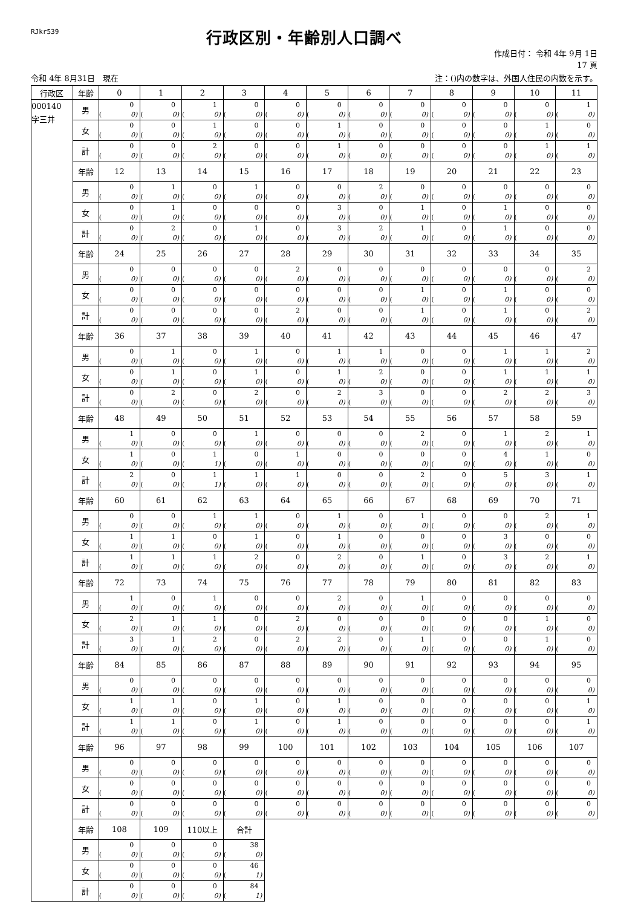RJkr539
行政区別・年齢別人口調べ
作成日付： 令和 4年 9月 1日
17 頁
令和 4年 8月31日　現在 注：()内の数字は、外国人住民の内数を示す。
| 行政区 | 年齢 | 0 | 1 | 2 | 3 | 4 | 5 | 6 | 7 | 8 | 9 | 10 | 11 |
| --- | --- | --- | --- | --- | --- | --- | --- | --- | --- | --- | --- | --- | --- |
| 000140 字三井 | 男 | 0 ( 0) | 0 ( 0) | 1 ( 0) | 0 ( 0) | 0 ( 0) | 0 ( 0) | 0 ( 0) | 0 ( 0) | 0 ( 0) | 0 ( 0) | 0 ( 0) | 1 ( 0) |
| | 女 | 0 ( 0) | 0 ( 0) | 1 ( 0) | 0 ( 0) | 0 ( 0) | 1 ( 0) | 0 ( 0) | 0 ( 0) | 0 ( 0) | 0 ( 0) | 1 ( 0) | 0 ( 0) |
| | 計 | 0 ( 0) | 0 ( 0) | 2 ( 0) | 0 ( 0) | 0 ( 0) | 1 ( 0) | 0 ( 0) | 0 ( 0) | 0 ( 0) | 0 ( 0) | 1 ( 0) | 1 ( 0) |
| | 年齢 | 12 | 13 | 14 | 15 | 16 | 17 | 18 | 19 | 20 | 21 | 22 | 23 |
| | 男 | 0 ( 0) | 1 ( 0) | 0 ( 0) | 1 ( 0) | 0 ( 0) | 0 ( 0) | 2 ( 0) | 0 ( 0) | 0 ( 0) | 0 ( 0) | 0 ( 0) | 0 ( 0) |
| | 女 | 0 ( 0) | 1 ( 0) | 0 ( 0) | 0 ( 0) | 0 ( 0) | 3 ( 0) | 0 ( 0) | 1 ( 0) | 0 ( 0) | 1 ( 0) | 0 ( 0) | 0 ( 0) |
| | 計 | 0 ( 0) | 2 ( 0) | 0 ( 0) | 1 ( 0) | 0 ( 0) | 3 ( 0) | 2 ( 0) | 1 ( 0) | 0 ( 0) | 1 ( 0) | 0 ( 0) | 0 ( 0) |
| | 年齢 | 24 | 25 | 26 | 27 | 28 | 29 | 30 | 31 | 32 | 33 | 34 | 35 |
| | 男 | 0 ( 0) | 0 ( 0) | 0 ( 0) | 0 ( 0) | 2 ( 0) | 0 ( 0) | 0 ( 0) | 0 ( 0) | 0 ( 0) | 0 ( 0) | 0 ( 0) | 2 ( 0) |
| | 女 | 0 ( 0) | 0 ( 0) | 0 ( 0) | 0 ( 0) | 0 ( 0) | 0 ( 0) | 0 ( 0) | 1 ( 0) | 0 ( 0) | 1 ( 0) | 0 ( 0) | 0 ( 0) |
| | 計 | 0 ( 0) | 0 ( 0) | 0 ( 0) | 0 ( 0) | 2 ( 0) | 0 ( 0) | 0 ( 0) | 1 ( 0) | 0 ( 0) | 1 ( 0) | 0 ( 0) | 2 ( 0) |
| | 年齢 | 36 | 37 | 38 | 39 | 40 | 41 | 42 | 43 | 44 | 45 | 46 | 47 |
| | 男 | 0 ( 0) | 1 ( 0) | 0 ( 0) | 1 ( 0) | 0 ( 0) | 1 ( 0) | 1 ( 0) | 0 ( 0) | 0 ( 0) | 1 ( 0) | 1 ( 0) | 2 ( 0) |
| | 女 | 0 ( 0) | 1 ( 0) | 0 ( 0) | 1 ( 0) | 0 ( 0) | 1 ( 0) | 2 ( 0) | 0 ( 0) | 0 ( 0) | 1 ( 0) | 1 ( 0) | 1 ( 0) |
| | 計 | 0 ( 0) | 2 ( 0) | 0 ( 0) | 2 ( 0) | 0 ( 0) | 2 ( 0) | 3 ( 0) | 0 ( 0) | 0 ( 0) | 2 ( 0) | 2 ( 0) | 3 ( 0) |
| | 年齢 | 48 | 49 | 50 | 51 | 52 | 53 | 54 | 55 | 56 | 57 | 58 | 59 |
| | 男 | 1 ( 0) | 0 ( 0) | 0 ( 0) | 1 ( 0) | 0 ( 0) | 0 ( 0) | 0 ( 0) | 2 ( 0) | 0 ( 0) | 1 ( 0) | 2 ( 0) | 1 ( 0) |
| | 女 | 1 ( 0) | 0 ( 0) | 1 ( 1) | 0 ( 0) | 1 ( 0) | 0 ( 0) | 0 ( 0) | 0 ( 0) | 0 ( 0) | 4 ( 0) | 1 ( 0) | 0 ( 0) |
| | 計 | 2 ( 0) | 0 ( 0) | 1 ( 1) | 1 ( 0) | 1 ( 0) | 0 ( 0) | 0 ( 0) | 2 ( 0) | 0 ( 0) | 5 ( 0) | 3 ( 0) | 1 ( 0) |
| | 年齢 | 60 | 61 | 62 | 63 | 64 | 65 | 66 | 67 | 68 | 69 | 70 | 71 |
| | 男 | 0 ( 0) | 0 ( 0) | 1 ( 0) | 1 ( 0) | 0 ( 0) | 1 ( 0) | 0 ( 0) | 1 ( 0) | 0 ( 0) | 0 ( 0) | 2 ( 0) | 1 ( 0) |
| | 女 | 1 ( 0) | 1 ( 0) | 0 ( 0) | 1 ( 0) | 0 ( 0) | 1 ( 0) | 0 ( 0) | 0 ( 0) | 0 ( 0) | 3 ( 0) | 0 ( 0) | 0 ( 0) |
| | 計 | 1 ( 0) | 1 ( 0) | 1 ( 0) | 2 ( 0) | 0 ( 0) | 2 ( 0) | 0 ( 0) | 1 ( 0) | 0 ( 0) | 3 ( 0) | 2 ( 0) | 1 ( 0) |
| | 年齢 | 72 | 73 | 74 | 75 | 76 | 77 | 78 | 79 | 80 | 81 | 82 | 83 |
| | 男 | 1 ( 0) | 0 ( 0) | 1 ( 0) | 0 ( 0) | 0 ( 0) | 2 ( 0) | 0 ( 0) | 1 ( 0) | 0 ( 0) | 0 ( 0) | 0 ( 0) | 0 ( 0) |
| | 女 | 2 ( 0) | 1 ( 0) | 1 ( 0) | 0 ( 0) | 2 ( 0) | 0 ( 0) | 0 ( 0) | 0 ( 0) | 0 ( 0) | 0 ( 0) | 1 ( 0) | 0 ( 0) |
| | 計 | 3 ( 0) | 1 ( 0) | 2 ( 0) | 0 ( 0) | 2 ( 0) | 2 ( 0) | 0 ( 0) | 1 ( 0) | 0 ( 0) | 0 ( 0) | 1 ( 0) | 0 ( 0) |
| | 年齢 | 84 | 85 | 86 | 87 | 88 | 89 | 90 | 91 | 92 | 93 | 94 | 95 |
| | 男 | 0 ( 0) | 0 ( 0) | 0 ( 0) | 0 ( 0) | 0 ( 0) | 0 ( 0) | 0 ( 0) | 0 ( 0) | 0 ( 0) | 0 ( 0) | 0 ( 0) | 0 ( 0) |
| | 女 | 1 ( 0) | 1 ( 0) | 0 ( 0) | 1 ( 0) | 0 ( 0) | 1 ( 0) | 0 ( 0) | 0 ( 0) | 0 ( 0) | 0 ( 0) | 0 ( 0) | 1 ( 0) |
| | 計 | 1 ( 0) | 1 ( 0) | 0 ( 0) | 1 ( 0) | 0 ( 0) | 1 ( 0) | 0 ( 0) | 0 ( 0) | 0 ( 0) | 0 ( 0) | 0 ( 0) | 1 ( 0) |
| | 年齢 | 96 | 97 | 98 | 99 | 100 | 101 | 102 | 103 | 104 | 105 | 106 | 107 |
| | 男 | 0 ( 0) | 0 ( 0) | 0 ( 0) | 0 ( 0) | 0 ( 0) | 0 ( 0) | 0 ( 0) | 0 ( 0) | 0 ( 0) | 0 ( 0) | 0 ( 0) | 0 ( 0) |
| | 女 | 0 ( 0) | 0 ( 0) | 0 ( 0) | 0 ( 0) | 0 ( 0) | 0 ( 0) | 0 ( 0) | 0 ( 0) | 0 ( 0) | 0 ( 0) | 0 ( 0) | 0 ( 0) |
| | 計 | 0 ( 0) | 0 ( 0) | 0 ( 0) | 0 ( 0) | 0 ( 0) | 0 ( 0) | 0 ( 0) | 0 ( 0) | 0 ( 0) | 0 ( 0) | 0 ( 0) | 0 ( 0) |
| | 年齢 | 108 | 109 | 110以上 | 合計 | | | | | | | | |
| | 男 | 0 ( 0) | 0 ( 0) | 0 ( 0) | 38 ( 0) | | | | | | | | |
| | 女 | 0 ( 0) | 0 ( 0) | 0 ( 0) | 46 ( 1) | | | | | | | | |
| | 計 | 0 ( 0) | 0 ( 0) | 0 ( 0) | 84 ( 1) | | | | | | | | |